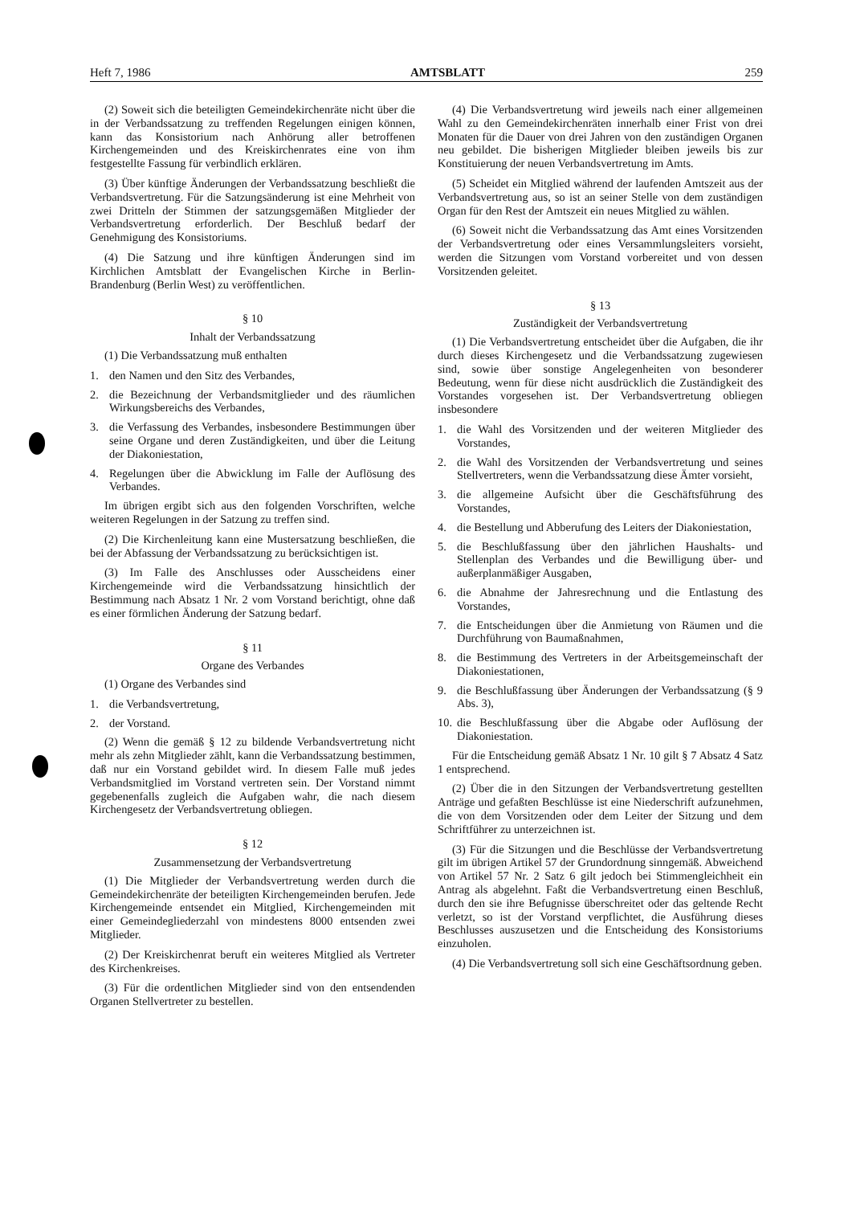Heft 7, 1986 AMTSBLATT 259
(2) Soweit sich die beteiligten Gemeindekirchenräte nicht über die in der Verbandssatzung zu treffenden Regelungen einigen können, kann das Konsistorium nach Anhörung aller betroffenen Kirchengemeinden und des Kreiskirchenrates eine von ihm festgestellte Fassung für verbindlich erklären.
(3) Über künftige Änderungen der Verbandssatzung beschließt die Verbandsvertretung. Für die Satzungsänderung ist eine Mehrheit von zwei Dritteln der Stimmen der satzungsgemäßen Mitglieder der Verbandsvertretung erforderlich. Der Beschluß bedarf der Genehmigung des Konsistoriums.
(4) Die Satzung und ihre künftigen Änderungen sind im Kirchlichen Amtsblatt der Evangelischen Kirche in Berlin-Brandenburg (Berlin West) zu veröffentlichen.
§ 10
Inhalt der Verbandssatzung
(1) Die Verbandssatzung muß enthalten
1. den Namen und den Sitz des Verbandes,
2. die Bezeichnung der Verbandsmitglieder und des räumlichen Wirkungsbereichs des Verbandes,
3. die Verfassung des Verbandes, insbesondere Bestimmungen über seine Organe und deren Zuständigkeiten, und über die Leitung der Diakoniestation,
4. Regelungen über die Abwicklung im Falle der Auflösung des Verbandes.
Im übrigen ergibt sich aus den folgenden Vorschriften, welche weiteren Regelungen in der Satzung zu treffen sind.
(2) Die Kirchenleitung kann eine Mustersatzung beschließen, die bei der Abfassung der Verbandssatzung zu berücksichtigen ist.
(3) Im Falle des Anschlusses oder Ausscheidens einer Kirchengemeinde wird die Verbandssatzung hinsichtlich der Bestimmung nach Absatz 1 Nr. 2 vom Vorstand berichtigt, ohne daß es einer förmlichen Änderung der Satzung bedarf.
§ 11
Organe des Verbandes
(1) Organe des Verbandes sind
1. die Verbandsvertretung,
2. der Vorstand.
(2) Wenn die gemäß § 12 zu bildende Verbandsvertretung nicht mehr als zehn Mitglieder zählt, kann die Verbandssatzung bestimmen, daß nur ein Vorstand gebildet wird. In diesem Falle muß jedes Verbandsmitglied im Vorstand vertreten sein. Der Vorstand nimmt gegebenenfalls zugleich die Aufgaben wahr, die nach diesem Kirchengesetz der Verbandsvertretung obliegen.
§ 12
Zusammensetzung der Verbandsvertretung
(1) Die Mitglieder der Verbandsvertretung werden durch die Gemeindekirchenräte der beteiligten Kirchengemeinden berufen. Jede Kirchengemeinde entsendet ein Mitglied, Kirchengemeinden mit einer Gemeindegliederzahl von mindestens 8000 entsenden zwei Mitglieder.
(2) Der Kreiskirchenrat beruft ein weiteres Mitglied als Vertreter des Kirchenkreises.
(3) Für die ordentlichen Mitglieder sind von den entsendenden Organen Stellvertreter zu bestellen.
(4) Die Verbandsvertretung wird jeweils nach einer allgemeinen Wahl zu den Gemeindekirchenräten innerhalb einer Frist von drei Monaten für die Dauer von drei Jahren von den zuständigen Organen neu gebildet. Die bisherigen Mitglieder bleiben jeweils bis zur Konstituierung der neuen Verbandsvertretung im Amts.
(5) Scheidet ein Mitglied während der laufenden Amtszeit aus der Verbandsvertretung aus, so ist an seiner Stelle von dem zuständigen Organ für den Rest der Amtszeit ein neues Mitglied zu wählen.
(6) Soweit nicht die Verbandssatzung das Amt eines Vorsitzenden der Verbandsvertretung oder eines Versammlungsleiters vorsieht, werden die Sitzungen vom Vorstand vorbereitet und von dessen Vorsitzenden geleitet.
§ 13
Zuständigkeit der Verbandsvertretung
(1) Die Verbandsvertretung entscheidet über die Aufgaben, die ihr durch dieses Kirchengesetz und die Verbandssatzung zugewiesen sind, sowie über sonstige Angelegenheiten von besonderer Bedeutung, wenn für diese nicht ausdrücklich die Zuständigkeit des Vorstandes vorgesehen ist. Der Verbandsvertretung obliegen insbesondere
1. die Wahl des Vorsitzenden und der weiteren Mitglieder des Vorstandes,
2. die Wahl des Vorsitzenden der Verbandsvertretung und seines Stellvertreters, wenn die Verbandssatzung diese Ämter vorsieht,
3. die allgemeine Aufsicht über die Geschäftsführung des Vorstandes,
4. die Bestellung und Abberufung des Leiters der Diakoniestation,
5. die Beschlußfassung über den jährlichen Haushalts- und Stellenplan des Verbandes und die Bewilligung über- und außerplanmäßiger Ausgaben,
6. die Abnahme der Jahresrechnung und die Entlastung des Vorstandes,
7. die Entscheidungen über die Anmietung von Räumen und die Durchführung von Baumaßnahmen,
8. die Bestimmung des Vertreters in der Arbeitsgemeinschaft der Diakoniestationen,
9. die Beschlußfassung über Änderungen der Verbandssatzung (§ 9 Abs. 3),
10. die Beschlußfassung über die Abgabe oder Auflösung der Diakoniestation.
Für die Entscheidung gemäß Absatz 1 Nr. 10 gilt § 7 Absatz 4 Satz 1 entsprechend.
(2) Über die in den Sitzungen der Verbandsvertretung gestellten Anträge und gefaßten Beschlüsse ist eine Niederschrift aufzunehmen, die von dem Vorsitzenden oder dem Leiter der Sitzung und dem Schriftführer zu unterzeichnen ist.
(3) Für die Sitzungen und die Beschlüsse der Verbandsvertretung gilt im übrigen Artikel 57 der Grundordnung sinngemäß. Abweichend von Artikel 57 Nr. 2 Satz 6 gilt jedoch bei Stimmengleichheit ein Antrag als abgelehnt. Faßt die Verbandsvertretung einen Beschluß, durch den sie ihre Befugnisse überschreitet oder das geltende Recht verletzt, so ist der Vorstand verpflichtet, die Ausführung dieses Beschlusses auszusetzen und die Entscheidung des Konsistoriums einzuholen.
(4) Die Verbandsvertretung soll sich eine Geschäftsordnung geben.